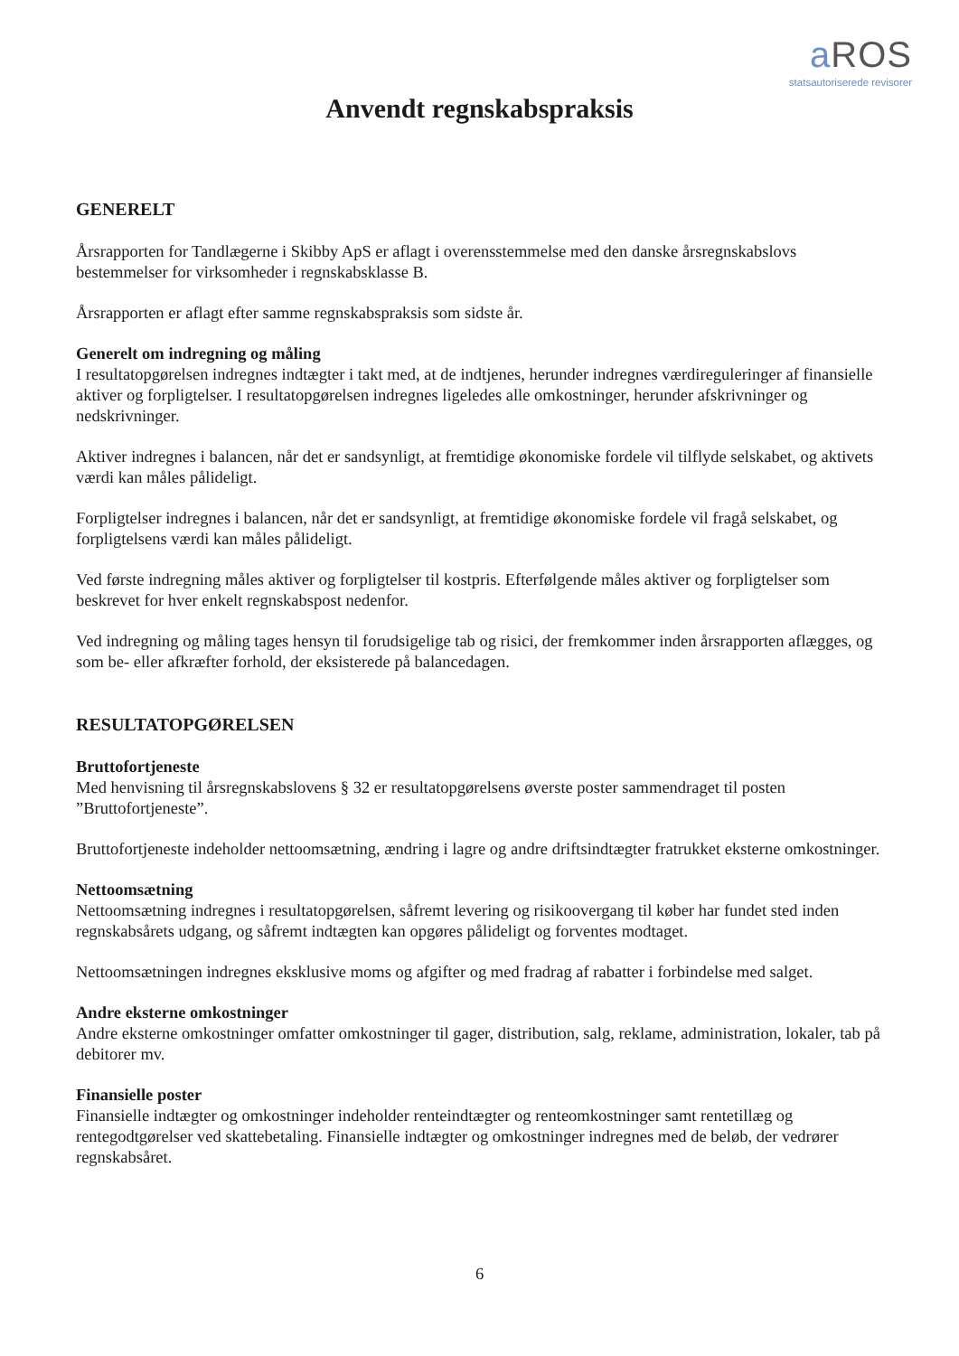a ROS
statsautoriserede revisorer
Anvendt regnskabspraksis
GENERELT
Årsrapporten for Tandlægerne i Skibby ApS er aflagt i overensstemmelse med den danske årsregnskabslovs bestemmelser for virksomheder i regnskabsklasse B.
Årsrapporten er aflagt efter samme regnskabspraksis som sidste år.
Generelt om indregning og måling
I resultatopgørelsen indregnes indtægter i takt med, at de indtjenes, herunder indregnes værdireguleringer af finansielle aktiver og forpligtelser. I resultatopgørelsen indregnes ligeledes alle omkostninger, herunder afskrivninger og nedskrivninger.
Aktiver indregnes i balancen, når det er sandsynligt, at fremtidige økonomiske fordele vil tilflyde selskabet, og aktivets værdi kan måles pålideligt.
Forpligtelser indregnes i balancen, når det er sandsynligt, at fremtidige økonomiske fordele vil fragå selskabet, og forpligtelsens værdi kan måles pålideligt.
Ved første indregning måles aktiver og forpligtelser til kostpris. Efterfølgende måles aktiver og forpligtelser som beskrevet for hver enkelt regnskabspost nedenfor.
Ved indregning og måling tages hensyn til forudsigelige tab og risici, der fremkommer inden årsrapporten aflægges, og som be- eller afkræfter forhold, der eksisterede på balancedagen.
RESULTATOPGØRELSEN
Bruttofortjeneste
Med henvisning til årsregnskabslovens § 32 er resultatopgørelsens øverste poster sammendraget til posten ”Bruttofortjeneste”.
Bruttofortjeneste indeholder nettoomsætning, ændring i lagre og andre driftsindtægter fratrukket eksterne omkostninger.
Nettoomsætning
Nettoomsætning indregnes i resultatopgørelsen, såfremt levering og risikoovergang til køber har fundet sted inden regnskabsårets udgang, og såfremt indtægten kan opgøres pålideligt og forventes modtaget.
Nettoomsætningen indregnes eksklusive moms og afgifter og med fradrag af rabatter i forbindelse med salget.
Andre eksterne omkostninger
Andre eksterne omkostninger omfatter omkostninger til gager, distribution, salg, reklame, administration, lokaler, tab på debitorer mv.
Finansielle poster
Finansielle indtægter og omkostninger indeholder renteindtægter og renteomkostninger samt rentetillæg og rentegodtgørelser ved skattebetaling. Finansielle indtægter og omkostninger indregnes med de beløb, der vedrører regnskabsåret.
6